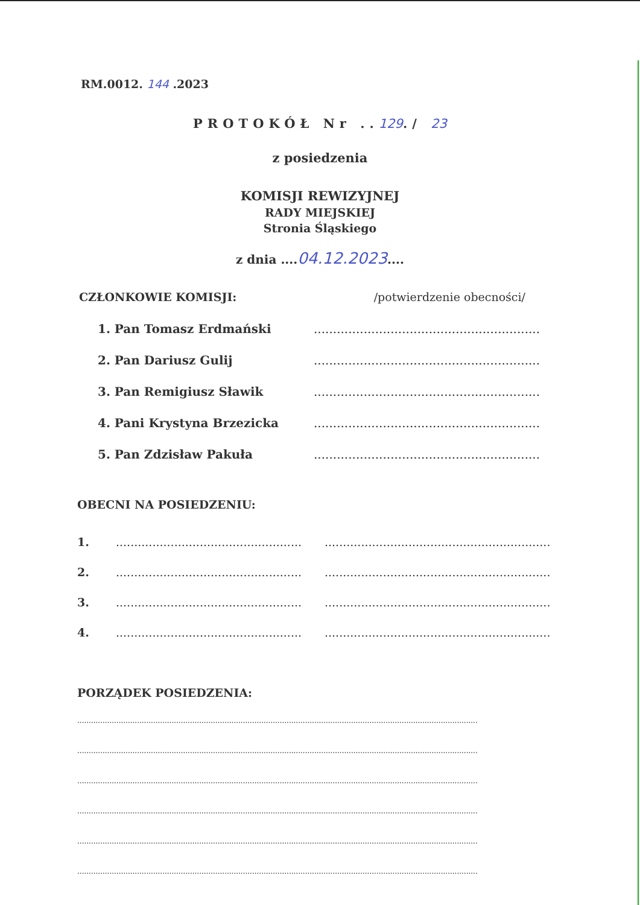RM.0012. 144 .2023
PROTOKÓŁ Nr ..129./ 23
z posiedzenia
KOMISJI REWIZYJNEJ
RADY MIEJSKIEJ
Stronia Śląskiego
z dnia ....04.12.2023....
CZŁONKOWIE KOMISJI: /potwierdzenie obecności/
1. Pan Tomasz Erdmański..............................................................
2. Pan Dariusz Gulij..............................................................
3. Pan Remigiusz Sławik..............................................................
4. Pani Krystyna Brzezicka..............................................................
5. Pan Zdzisław Pakuła..............................................................
OBECNI NA POSIEDZENIU:
1......................................................... ...........................................................................
2......................................................... ...........................................................................
3......................................................... ...........................................................................
4......................................................... ...........................................................................
PORZĄDEK POSIEDZENIA:
..............................................................................................................................................................................
..............................................................................................................................................................................
..............................................................................................................................................................................
..............................................................................................................................................................................
..............................................................................................................................................................................
..............................................................................................................................................................................